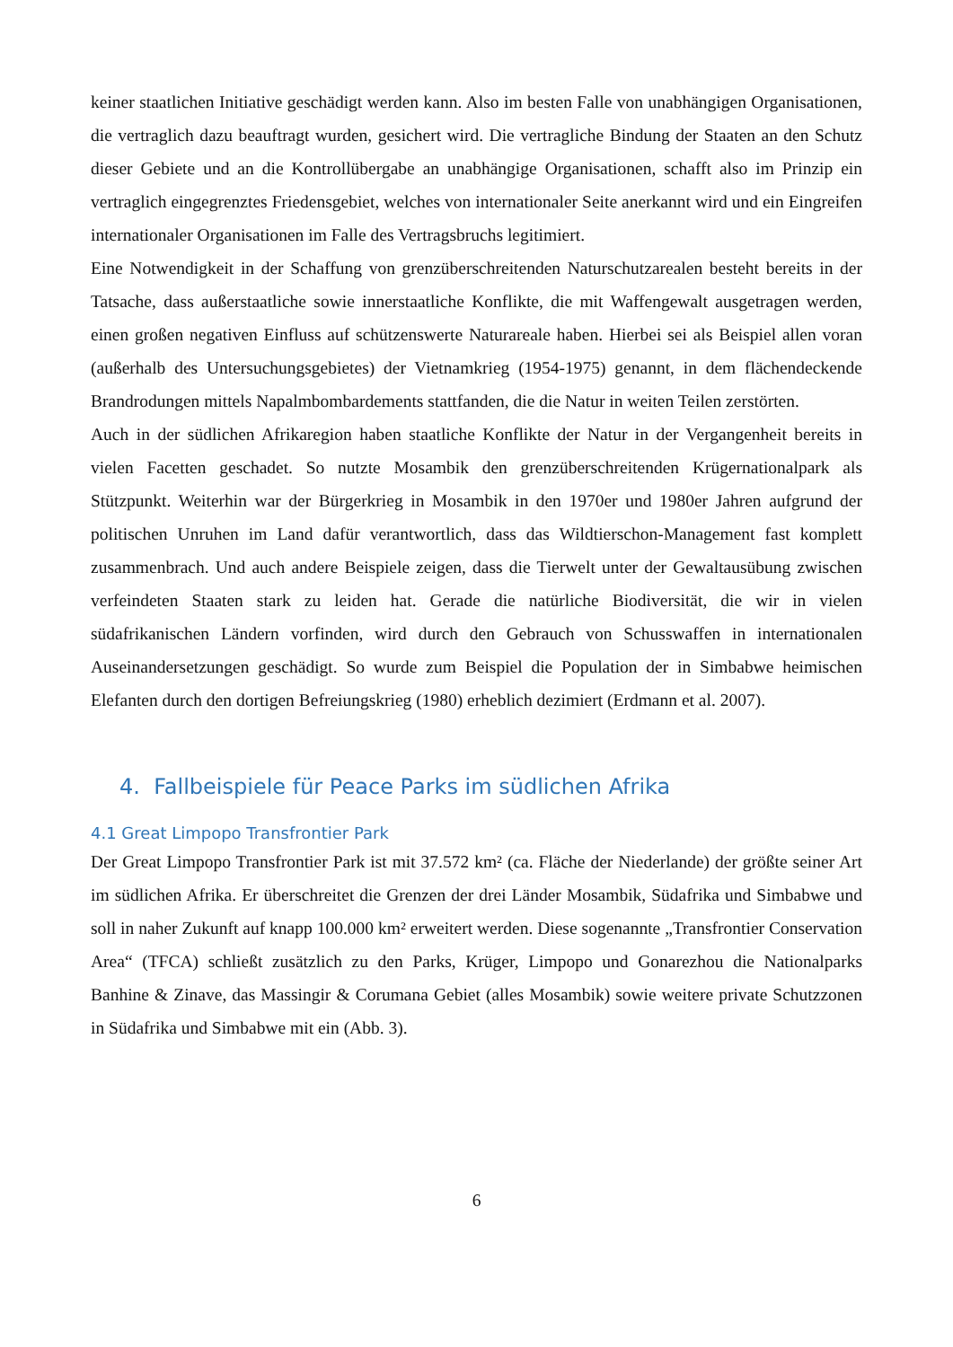keiner staatlichen Initiative geschädigt werden kann. Also im besten Falle von unabhängigen Organisationen, die vertraglich dazu beauftragt wurden, gesichert wird. Die vertragliche Bindung der Staaten an den Schutz dieser Gebiete und an die Kontrollübergabe an unabhängige Organisationen, schafft also im Prinzip ein vertraglich eingegrenztes Friedensgebiet, welches von internationaler Seite anerkannt wird und ein Eingreifen internationaler Organisationen im Falle des Vertragsbruchs legitimiert.
Eine Notwendigkeit in der Schaffung von grenzüberschreitenden Naturschutzarealen besteht bereits in der Tatsache, dass außerstaatliche sowie innerstaatliche Konflikte, die mit Waffengewalt ausgetragen werden, einen großen negativen Einfluss auf schützenswerte Naturareale haben. Hierbei sei als Beispiel allen voran (außerhalb des Untersuchungsgebietes) der Vietnamkrieg (1954-1975) genannt, in dem flächendeckende Brandrodungen mittels Napalmbombardements stattfanden, die die Natur in weiten Teilen zerstörten.
Auch in der südlichen Afrikaregion haben staatliche Konflikte der Natur in der Vergangenheit bereits in vielen Facetten geschadet. So nutzte Mosambik den grenzüberschreitenden Krügernationalpark als Stützpunkt. Weiterhin war der Bürgerkrieg in Mosambik in den 1970er und 1980er Jahren aufgrund der politischen Unruhen im Land dafür verantwortlich, dass das Wildtierschon-Management fast komplett zusammenbrach. Und auch andere Beispiele zeigen, dass die Tierwelt unter der Gewaltausübung zwischen verfeindeten Staaten stark zu leiden hat. Gerade die natürliche Biodiversität, die wir in vielen südafrikanischen Ländern vorfinden, wird durch den Gebrauch von Schusswaffen in internationalen Auseinandersetzungen geschädigt. So wurde zum Beispiel die Population der in Simbabwe heimischen Elefanten durch den dortigen Befreiungskrieg (1980) erheblich dezimiert (Erdmann et al. 2007).
4. Fallbeispiele für Peace Parks im südlichen Afrika
4.1 Great Limpopo Transfrontier Park
Der Great Limpopo Transfrontier Park ist mit 37.572 km² (ca. Fläche der Niederlande) der größte seiner Art im südlichen Afrika. Er überschreitet die Grenzen der drei Länder Mosambik, Südafrika und Simbabwe und soll in naher Zukunft auf knapp 100.000 km² erweitert werden. Diese sogenannte „Transfrontier Conservation Area“ (TFCA) schließt zusätzlich zu den Parks, Krüger, Limpopo und Gonarezhou die Nationalparks Banhine & Zinave, das Massingir & Corumana Gebiet (alles Mosambik) sowie weitere private Schutzzonen in Südafrika und Simbabwe mit ein (Abb. 3).
6